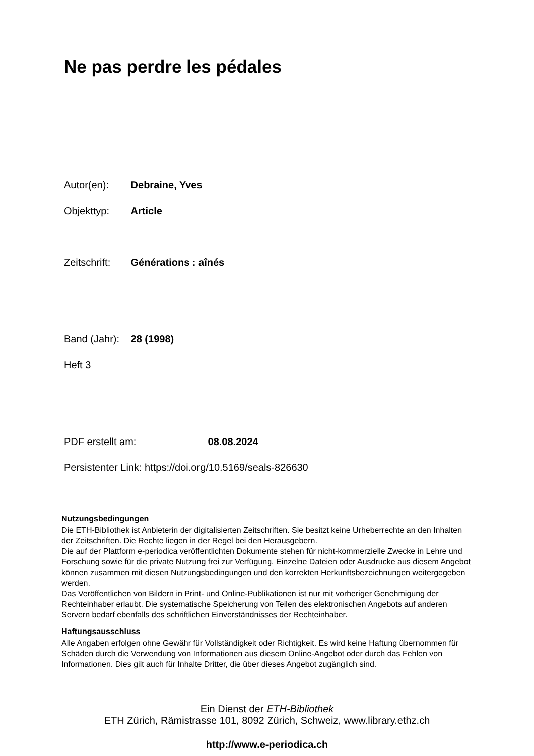Ne pas perdre les pédales
Autor(en): Debraine, Yves
Objekttyp: Article
Zeitschrift: Générations : aînés
Band (Jahr): 28 (1998)
Heft 3
PDF erstellt am: 08.08.2024
Persistenter Link: https://doi.org/10.5169/seals-826630
Nutzungsbedingungen
Die ETH-Bibliothek ist Anbieterin der digitalisierten Zeitschriften. Sie besitzt keine Urheberrechte an den Inhalten der Zeitschriften. Die Rechte liegen in der Regel bei den Herausgebern.
Die auf der Plattform e-periodica veröffentlichten Dokumente stehen für nicht-kommerzielle Zwecke in Lehre und Forschung sowie für die private Nutzung frei zur Verfügung. Einzelne Dateien oder Ausdrucke aus diesem Angebot können zusammen mit diesen Nutzungsbedingungen und den korrekten Herkunftsbezeichnungen weitergegeben werden.
Das Veröffentlichen von Bildern in Print- und Online-Publikationen ist nur mit vorheriger Genehmigung der Rechteinhaber erlaubt. Die systematische Speicherung von Teilen des elektronischen Angebots auf anderen Servern bedarf ebenfalls des schriftlichen Einverständnisses der Rechteinhaber.
Haftungsausschluss
Alle Angaben erfolgen ohne Gewähr für Vollständigkeit oder Richtigkeit. Es wird keine Haftung übernommen für Schäden durch die Verwendung von Informationen aus diesem Online-Angebot oder durch das Fehlen von Informationen. Dies gilt auch für Inhalte Dritter, die über dieses Angebot zugänglich sind.
Ein Dienst der ETH-Bibliothek
ETH Zürich, Rämistrasse 101, 8092 Zürich, Schweiz, www.library.ethz.ch
http://www.e-periodica.ch